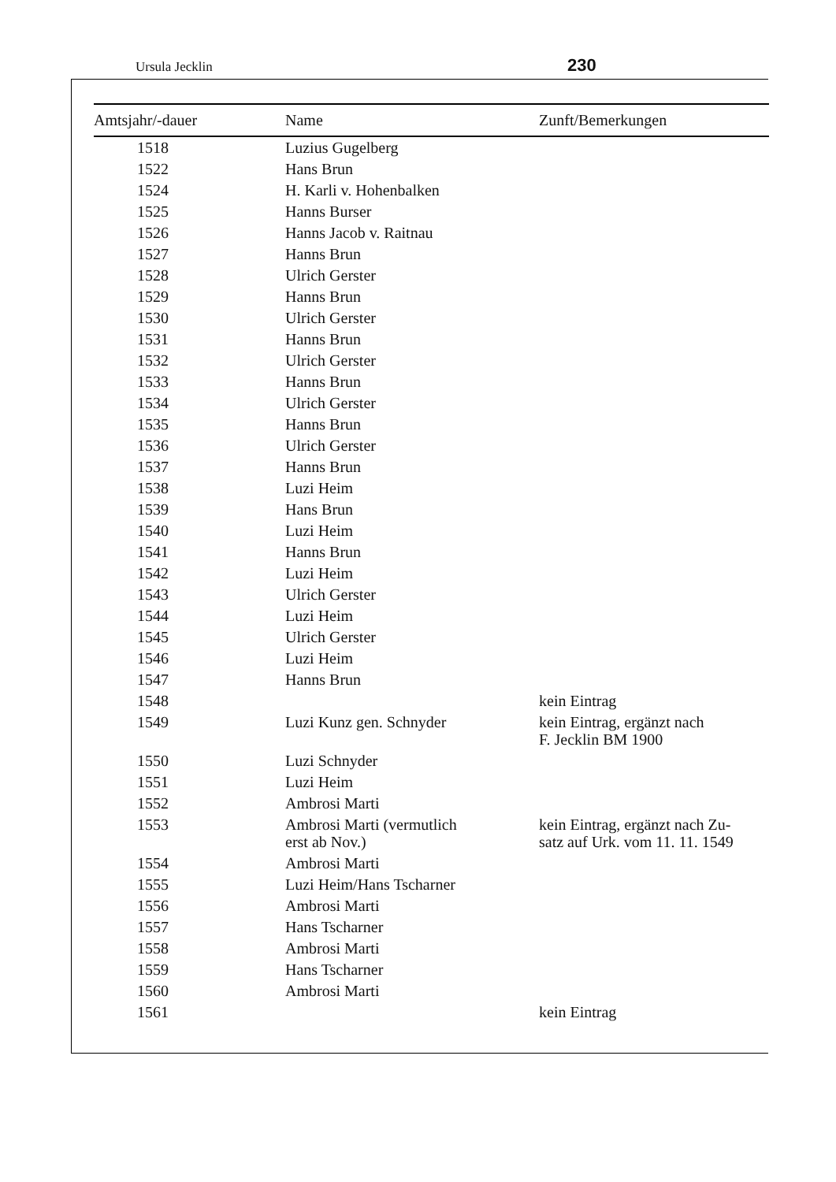Ursula Jecklin 230
| Amtsjahr/-dauer | Name | Zunft/Bemerkungen |
| --- | --- | --- |
| 1518 | Luzius Gugelberg | |
| 1522 | Hans Brun | |
| 1524 | H. Karli v. Hohenbalken | |
| 1525 | Hanns Burser | |
| 1526 | Hanns Jacob v. Raitnau | |
| 1527 | Hanns Brun | |
| 1528 | Ulrich Gerster | |
| 1529 | Hanns Brun | |
| 1530 | Ulrich Gerster | |
| 1531 | Hanns Brun | |
| 1532 | Ulrich Gerster | |
| 1533 | Hanns Brun | |
| 1534 | Ulrich Gerster | |
| 1535 | Hanns Brun | |
| 1536 | Ulrich Gerster | |
| 1537 | Hanns Brun | |
| 1538 | Luzi Heim | |
| 1539 | Hans Brun | |
| 1540 | Luzi Heim | |
| 1541 | Hanns Brun | |
| 1542 | Luzi Heim | |
| 1543 | Ulrich Gerster | |
| 1544 | Luzi Heim | |
| 1545 | Ulrich Gerster | |
| 1546 | Luzi Heim | |
| 1547 | Hanns Brun | |
| 1548 | | kein Eintrag |
| 1549 | Luzi Kunz gen. Schnyder | kein Eintrag, ergänzt nach F. Jecklin BM 1900 |
| 1550 | Luzi Schnyder | |
| 1551 | Luzi Heim | |
| 1552 | Ambrosi Marti | |
| 1553 | Ambrosi Marti (vermutlich erst ab Nov.) | kein Eintrag, ergänzt nach Zu- satz auf Urk. vom 11. 11. 1549 |
| 1554 | Ambrosi Marti | |
| 1555 | Luzi Heim/Hans Tscharner | |
| 1556 | Ambrosi Marti | |
| 1557 | Hans Tscharner | |
| 1558 | Ambrosi Marti | |
| 1559 | Hans Tscharner | |
| 1560 | Ambrosi Marti | |
| 1561 | | kein Eintrag |